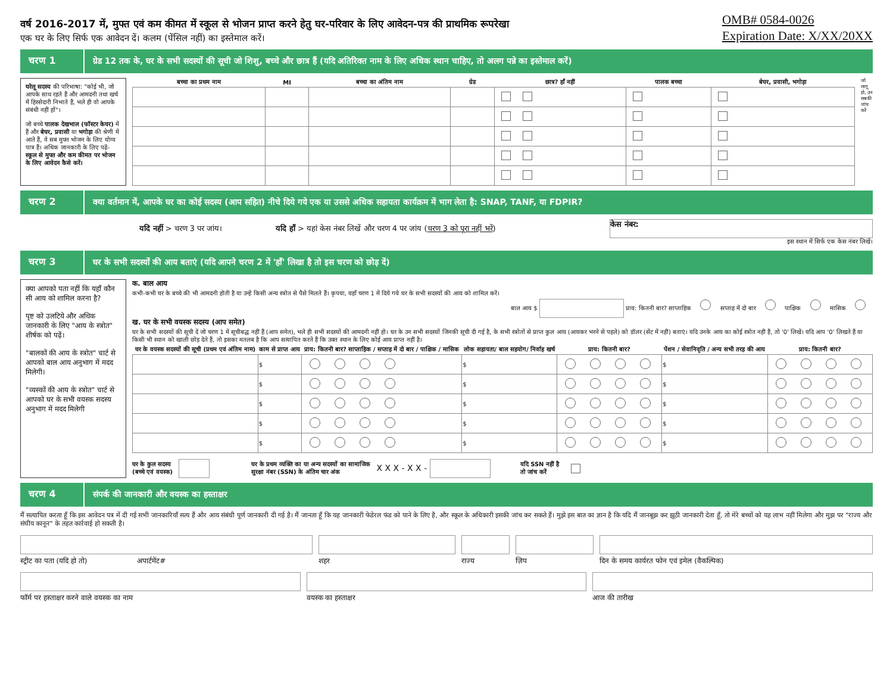वर्ष 2016-2017 में, मुफ्त एवं कम कीमत में स्कूल से भोजन प्राप्त करने हेतु घर-परिवार के लिए आवेदन-पत्र की प्राथमिक रूपरेखा
एक घर के लिए सिर्फ एक आवेदन दें। कलम (पेंसिल नहीं) का इस्तेमाल करें।
OMB# 0584-0026
Expiration Date: X/XX/20XX
चरण 1
ग्रेड 12 तक के, घर के सभी सदस्यों की सूची जो शिशु, बच्चे और छात्र हैं (यदि अतिरिक्त नाम के लिए अधिक स्थान चाहिए, तो अलग पन्ने का इस्तेमाल करें)
घरेलू सदस्य की परिभाषा: "कोई भी, जो आपके साथ रहते हैं और आमदनी तथा खर्च में हिस्सेदारी निभाते हैं, भले ही वो आपके संबंधी नहीं हों"।
जो बच्चे पालक देखभाल (फॉस्टर केयर) में हैं और बेघर, प्रवासी या भगोड़ा की श्रेणी में आते हैं, वे सब मुफ्त भोजन के लिए योग्य पात्र हैं। अधिक जानकारी के लिए पढ़ें- स्कूल से मुफ्त और कम कीमत पर भोजन के लिए आवेदन कैसे करें।
| बच्चा का प्रथम नाम | MI | बच्चा का अंतिम नाम | ग्रेड | छात्र? हाँ नहीं | पालक बच्चा | बेघर, प्रवासी, भगोड़ा |
| --- | --- | --- | --- | --- | --- | --- |
जो लागू हो, उन सबकी जांच करें
चरण 2
क्या वर्तमान में, आपके घर का कोई सदस्य (आप सहित) नीचे दिये गये एक या उससे अधिक सहायता कार्यक्रम में भाग लेता है: SNAP, TANF, या FDPIR?
यदि नहीं > चरण 3 पर जांय। यदि हाँ > यहां केस नंबर लिखें और चरण 4 पर जांय (चरण 3 को पूरा नहीं भरें)
केस नंबर:
इस स्थान में सिर्फ एक केस नंबर लिखें।
चरण 3
घर के सभी सदस्यों की आय बताएं (यदि आपने चरण 2 में 'हाँ' लिखा है तो इस चरण को छोड़ दें)
क्या आपको पता नहीं कि यहाँ कौन सी आय को शामिल करना है?
पृष्ट को उलटिये और अधिक जानकारी के लिए "आय के स्त्रोत" शीर्षक को पढ़ें।
"बालकों की आय के स्त्रोत" चार्ट से आपको बाल आय अनुभाग में मदद मिलेगी।
"व्यस्कों की आय के स्त्रोत" चार्ट से आपको घर के सभी वयस्क सदस्य अनुभाग में मदद मिलेगी
क. बाल आय
कभी-कभी घर के बच्चे की भी आमदनी होती है या उन्हें किसी अन्य स्त्रोत से पैसे मिलते हैं। कृपया, यहाँ चरण 1 में दिये गये घर के सभी सदस्यों की आय को शामिल करें।
बाल आय $ प्राय: कितनी बार? साप्ताहिक सप्ताह में दो बार पाक्षिक मासिक
ख. घर के सभी वयस्क सदस्य (आप समेत)
घर के सभी सदस्यों की सूची दें जो चरण 1 में सूचीबद्ध नहीं हैं (आप समेत), भले ही सभी सदस्यों की आमदनी नहीं हो। घर के उन सभी सदस्यों जिनकी सूची दी गई है, के सभी स्त्रोतों से प्राप्त कुल आय (आयकर भरने से पहले) को डॉलर (सेंट में नहीं) बताएं। यदि उनके आय का कोई स्त्रोत नहीं हैं, तो '0' लिखें। यदि आप '0' लिखते हैं या किसी भी स्थान को खाली छोड़ देते हैं, तो इसका मतलब है कि आप सत्यापित करते हैं कि उक्त स्थान के लिए कोई आय प्राप्त नहीं है।
| घर के वयस्क सदस्यों की सूची (प्रथम एवं अंतिम नाम) | काम से प्राप्त आय | प्राय: कितनी बार? साप्ताहिक / सप्ताह में दो बार / पाक्षिक / मासिक | लोक सहायता/ बाल सहयोग/ निर्वाह खर्च | प्राय: कितनी बार? | पेंशन / सेवानिवृति / अन्य सभी तरह की आय | प्राय: कितनी बार? |
| --- | --- | --- | --- | --- | --- | --- |
| | $ | | $ | | $ | |
| | $ | | $ | | $ | |
| | $ | | $ | | $ | |
| | $ | | $ | | $ | |
| | $ | | $ | | $ | |
घर के कुल सदस्य
(बच्चे एवं वयस्क) घर के प्रथम व्यक्ति का या अन्य सदस्यों का सामाजिक
सुरक्षा नंबर (SSN) के अंतिम चार अंक X X X - X X - यदि SSN नहीं है
तो जांच करें
चरण 4
संपर्क की जानकारी और वयस्क का हस्ताक्षर
मैं सत्यापित करता हूँ कि इस आवेदन पत्र में दी गई सभी जानकारियाँ सत्य हैं और आय संबंधी पूर्ण जानकारी दी गई है। मैं जानता हूँ कि यह जानकारी फेडेरल फंड को पाने के लिए है, और स्कूल के अधिकारी इसकी जांच कर सकते हैं। मुझे इस बात का ज्ञान है कि यदि मैं जानबूझ कर झूठी जानकारी देता हूँ, तो मेरे बच्चों को यह लाभ नहीं मिलेगा और मुझ पर "राज्य और संघीय कानून" के तहत कार्रवाई हो सकती है।
स्ट्रीट का पता (यदि हो तो) अपार्टमेंट#
शहर राज्य ज़िप दिन के समय कार्यरत फोन एवं इमेल (वैकल्पिक)
फॉर्म पर हस्ताक्षर करने वाले वयस्क का नाम
वयस्क का हस्ताक्षर आज की तारीख